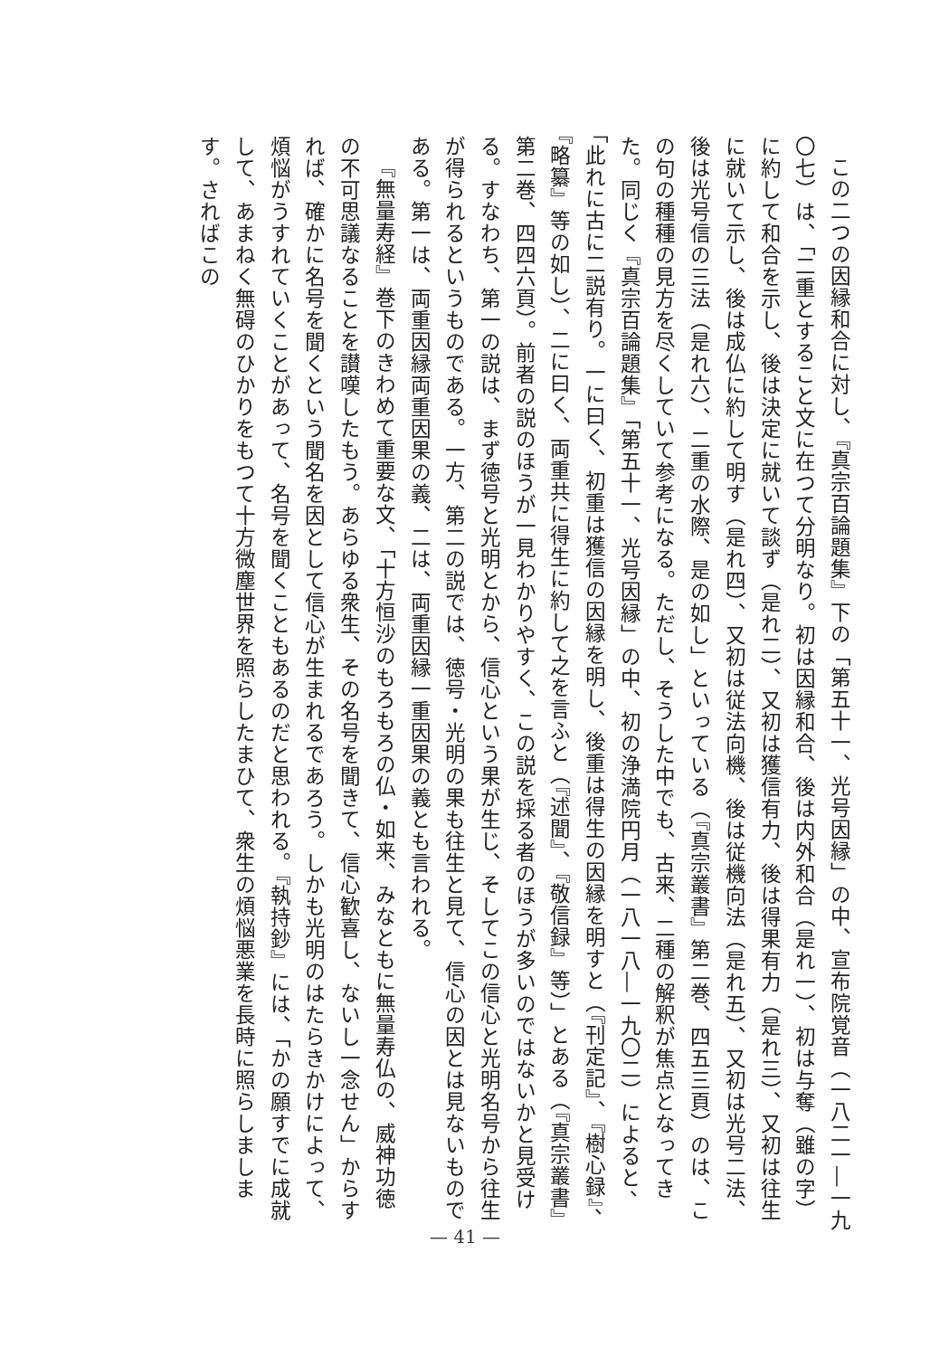この二つの因縁和合に対し、『真宗百論題集』下の「第五十一、光号因縁」の中、宣布院覚音（一八二一―一九〇七）は、「二重とすること文に在つて分明なり。初は因縁和合、後は内外和合（是れ一）、初は与奪（雖の字）に約して和合を示し、後は決定に就いて談ず（是れ二）、又初は獲信有力、後は得果有力（是れ三）、又初は往生に就いて示し、後は成仏に約して明す（是れ四）、又初は従法向機、後は従機向法（是れ五）、又初は光号二法、後は光号信の三法（是れ六）、二重の水際、是の如し」といっている（『真宗叢書』第二巻、四五三頁）のは、この句の種種の見方を尽くしていて参考になる。ただし、そうした中でも、古来、二種の解釈が焦点となってきた。同じく『真宗百論題集』「第五十一、光号因縁」の中、初の浄満院円月（一八一八―一九〇二）によると、「此れに古に二説有り。一に曰く、初重は獲信の因縁を明し、後重は得生の因縁を明すと（『刊定記』、『樹心録』、『略纂』等の如し）、二に曰く、両重共に得生に約して之を言ふと（『述聞』、『敬信録』等）」とある（『真宗叢書』第二巻、四四六頁）。前者の説のほうが一見わかりやすく、この説を採る者のほうが多いのではないかと見受ける。すなわち、第一の説は、まず徳号と光明とから、信心という果が生じ、そしてこの信心と光明名号から往生が得られるというものである。一方、第二の説では、徳号・光明の果も往生と見て、信心の因とは見ないものである。第一は、両重因縁両重因果の義、二は、両重因縁一重因果の義とも言われる。
『無量寿経』巻下のきわめて重要な文、「十方恒沙のもろもろの仏・如来、みなともに無量寿仏の、威神功徳の不可思議なることを讃嘆したもう。あらゆる衆生、その名号を聞きて、信心歓喜し、ないし一念せん」からすれば、確かに名号を聞くという聞名を因として信心が生まれるであろう。しかも光明のはたらきかけによって、煩悩がうすれていくことがあって、名号を聞くこともあるのだと思われる。『執持鈔』には、「かの願すでに成就して、あまねく無碍のひかりをもつて十方微塵世界を照らしたまひて、衆生の煩悩悪業を長時に照らしまします。さればこの
— 41 —